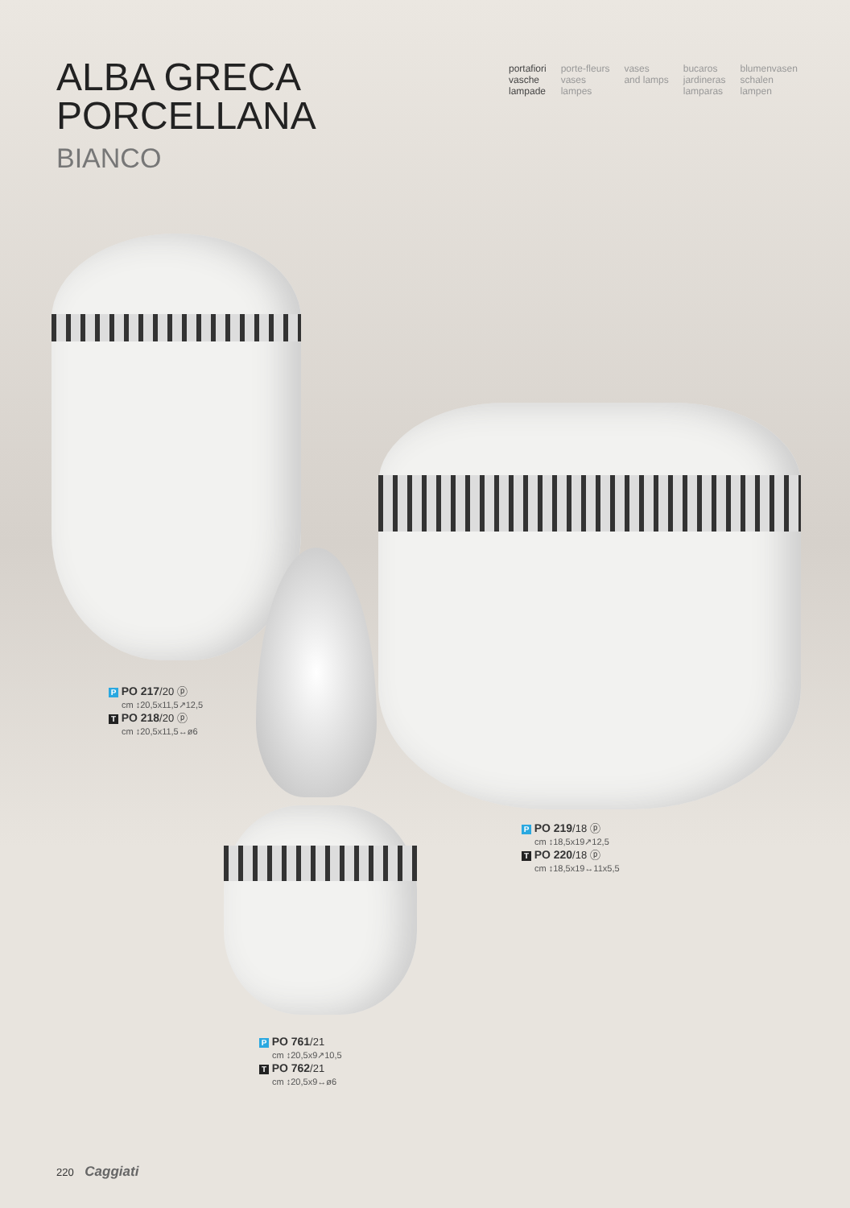ALBA GRECA
PORCELLANA
BIANCO
portafiori
vasche
lampade
porte-fleurs
vases
lampes
vases
and lamps
bucaros
jardineras
lamparas
blumenvasen
schalen
lampen
P PO 217/20 ⓟ
cm ↕20,5x11,5↗12,5
T PO 218/20 ⓟ
cm ↕20,5x11,5↔ø6
P PO 219/18 ⓟ
cm ↕18,5x19↗12,5
T PO 220/18 ⓟ
cm ↕18,5x19↔11x5,5
P PO 761/21
cm ↕20,5x9↗10,5
T PO 762/21
cm ↕20,5x9↔ø6
220 Caggiati